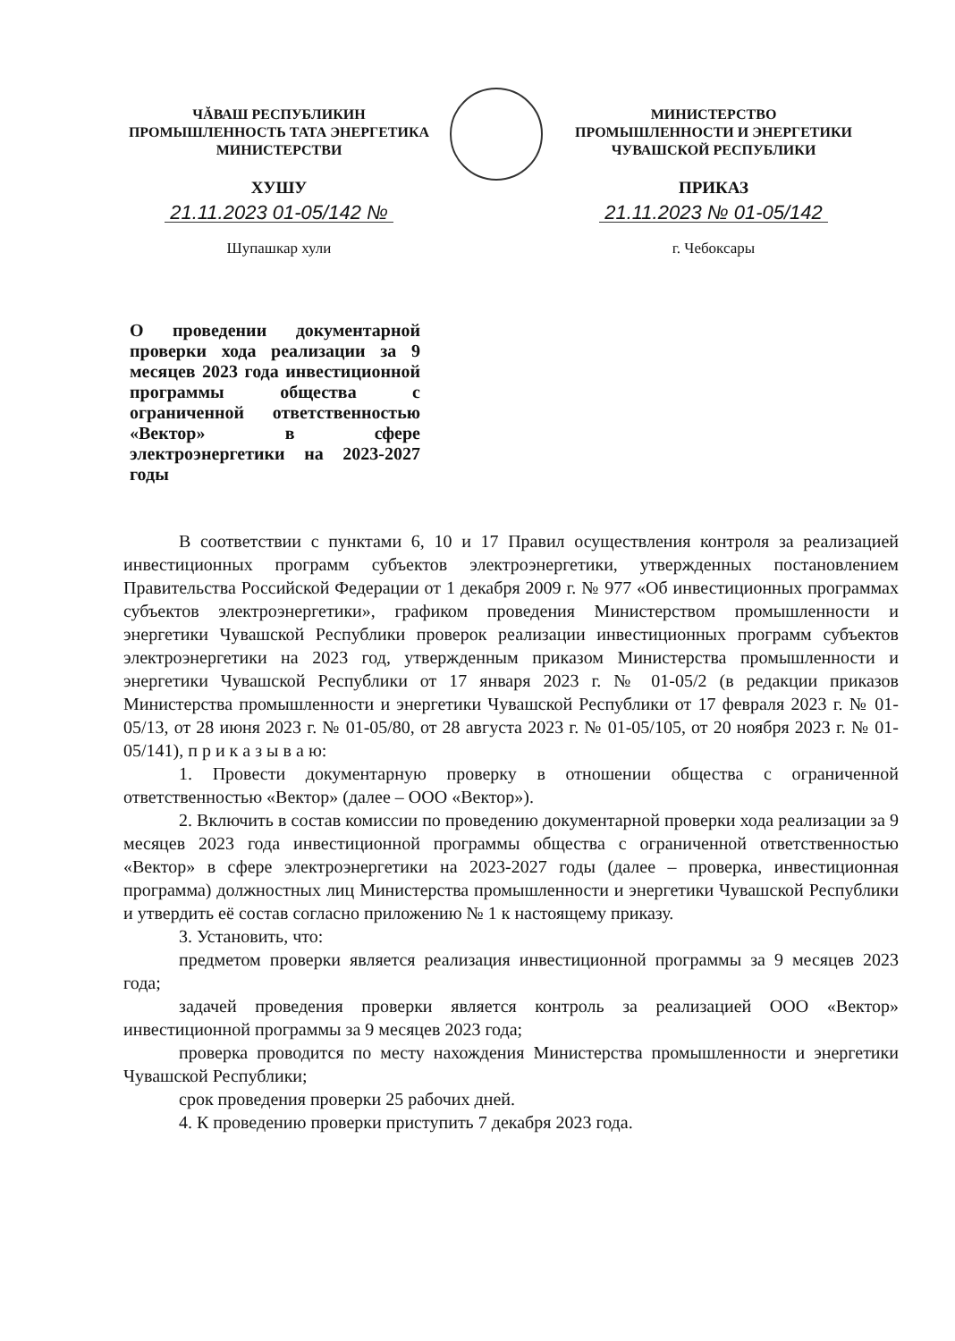ЧĂВАШ РЕСПУБЛИКИН
ПРОМЫШЛЕННОСТЬ ТАТА ЭНЕРГЕТИКА
МИНИСТЕРСТВИ
ХУШУ
21.11.2023 01-05/142 №
Шупашкар хули
МИНИСТЕРСТВО
ПРОМЫШЛЕННОСТИ И ЭНЕРГЕТИКИ
ЧУВАШСКОЙ РЕСПУБЛИКИ
ПРИКАЗ
21.11.2023 № 01-05/142
г. Чебоксары
О проведении документарной проверки хода реализации за 9 месяцев 2023 года инвестиционной программы общества с ограниченной ответственностью «Вектор» в сфере электроэнергетики на 2023-2027 годы
В соответствии с пунктами 6, 10 и 17 Правил осуществления контроля за реализацией инвестиционных программ субъектов электроэнергетики, утвержденных постановлением Правительства Российской Федерации от 1 декабря 2009 г. № 977 «Об инвестиционных программах субъектов электроэнергетики», графиком проведения Министерством промышленности и энергетики Чувашской Республики проверок реализации инвестиционных программ субъектов электроэнергетики на 2023 год, утвержденным приказом Министерства промышленности и энергетики Чувашской Республики от 17 января 2023 г. № 01-05/2 (в редакции приказов Министерства промышленности и энергетики Чувашской Республики от 17 февраля 2023 г. № 01-05/13, от 28 июня 2023 г. № 01-05/80, от 28 августа 2023 г. № 01-05/105, от 20 ноября 2023 г. № 01-05/141), п р и к а з ы в а ю:
1. Провести документарную проверку в отношении общества с ограниченной ответственностью «Вектор» (далее – ООО «Вектор»).
2. Включить в состав комиссии по проведению документарной проверки хода реализации за 9 месяцев 2023 года инвестиционной программы общества с ограниченной ответственностью «Вектор» в сфере электроэнергетики на 2023-2027 годы (далее – проверка, инвестиционная программа) должностных лиц Министерства промышленности и энергетики Чувашской Республики и утвердить её состав согласно приложению № 1 к настоящему приказу.
3. Установить, что:
предметом проверки является реализация инвестиционной программы за 9 месяцев 2023 года;
задачей проведения проверки является контроль за реализацией ООО «Вектор» инвестиционной программы за 9 месяцев 2023 года;
проверка проводится по месту нахождения Министерства промышленности и энергетики Чувашской Республики;
срок проведения проверки 25 рабочих дней.
4. К проведению проверки приступить 7 декабря 2023 года.